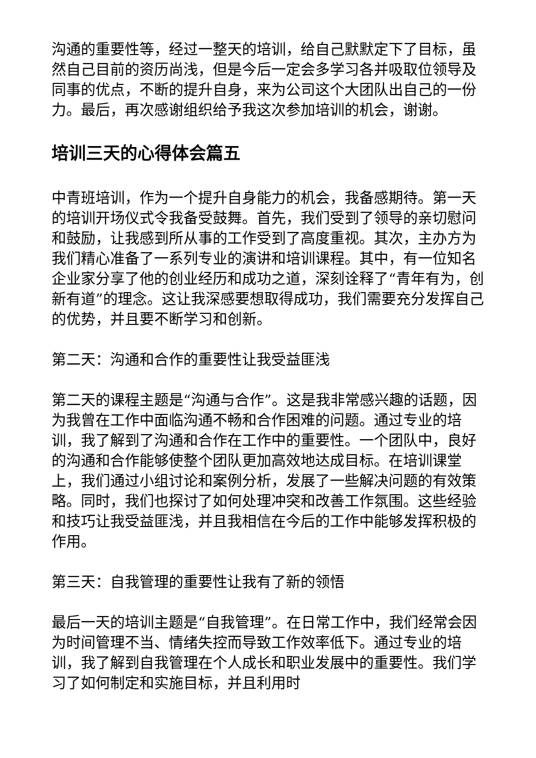沟通的重要性等，经过一整天的培训，给自己默默定下了目标，虽然自己目前的资历尚浅，但是今后一定会多学习各并吸取位领导及同事的优点，不断的提升自身，来为公司这个大团队出自己的一份力。最后，再次感谢组织给予我这次参加培训的机会，谢谢。
培训三天的心得体会篇五
中青班培训，作为一个提升自身能力的机会，我备感期待。第一天的培训开场仪式令我备受鼓舞。首先，我们受到了领导的亲切慰问和鼓励，让我感到所从事的工作受到了高度重视。其次，主办方为我们精心准备了一系列专业的演讲和培训课程。其中，有一位知名企业家分享了他的创业经历和成功之道，深刻诠释了“青年有为，创新有道”的理念。这让我深感要想取得成功，我们需要充分发挥自己的优势，并且要不断学习和创新。
第二天：沟通和合作的重要性让我受益匪浅
第二天的课程主题是“沟通与合作”。这是我非常感兴趣的话题，因为我曾在工作中面临沟通不畅和合作困难的问题。通过专业的培训，我了解到了沟通和合作在工作中的重要性。一个团队中，良好的沟通和合作能够使整个团队更加高效地达成目标。在培训课堂上，我们通过小组讨论和案例分析，发展了一些解决问题的有效策略。同时，我们也探讨了如何处理冲突和改善工作氛围。这些经验和技巧让我受益匪浅，并且我相信在今后的工作中能够发挥积极的作用。
第三天：自我管理的重要性让我有了新的领悟
最后一天的培训主题是“自我管理”。在日常工作中，我们经常会因为时间管理不当、情绪失控而导致工作效率低下。通过专业的培训，我了解到自我管理在个人成长和职业发展中的重要性。我们学习了如何制定和实施目标，并且利用时